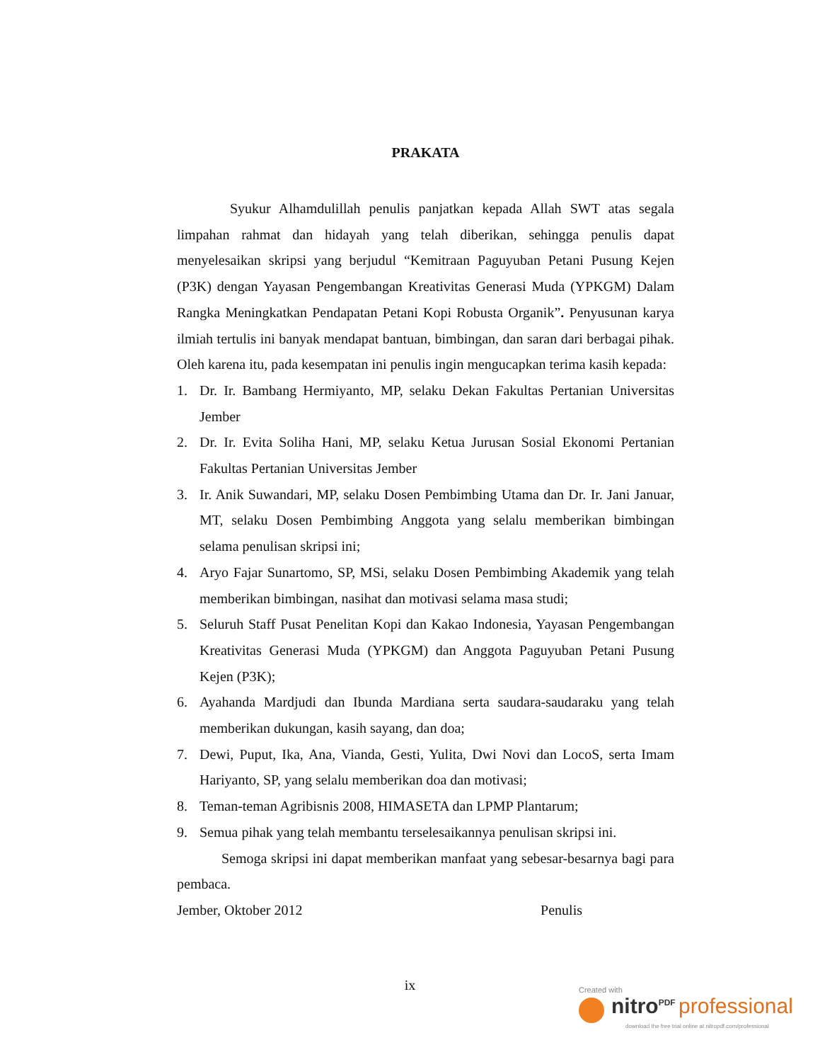PRAKATA
Syukur Alhamdulillah penulis panjatkan kepada Allah SWT atas segala limpahan rahmat dan hidayah yang telah diberikan, sehingga penulis dapat menyelesaikan skripsi yang berjudul “Kemitraan Paguyuban Petani Pusung Kejen (P3K) dengan Yayasan Pengembangan Kreativitas Generasi Muda (YPKGM) Dalam Rangka Meningkatkan Pendapatan Petani Kopi Robusta Organik”. Penyusunan karya ilmiah tertulis ini banyak mendapat bantuan, bimbingan, dan saran dari berbagai pihak. Oleh karena itu, pada kesempatan ini penulis ingin mengucapkan terima kasih kepada:
1. Dr. Ir. Bambang Hermiyanto, MP, selaku Dekan Fakultas Pertanian Universitas Jember
2. Dr. Ir. Evita Soliha Hani, MP, selaku Ketua Jurusan Sosial Ekonomi Pertanian Fakultas Pertanian Universitas Jember
3. Ir. Anik Suwandari, MP, selaku Dosen Pembimbing Utama dan Dr. Ir. Jani Januar, MT, selaku Dosen Pembimbing Anggota yang selalu memberikan bimbingan selama penulisan skripsi ini;
4. Aryo Fajar Sunartomo, SP, MSi, selaku Dosen Pembimbing Akademik yang telah memberikan bimbingan, nasihat dan motivasi selama masa studi;
5. Seluruh Staff Pusat Penelitan Kopi dan Kakao Indonesia, Yayasan Pengembangan Kreativitas Generasi Muda (YPKGM) dan Anggota Paguyuban Petani Pusung Kejen (P3K);
6. Ayahanda Mardjudi dan Ibunda Mardiana serta saudara-saudaraku yang telah memberikan dukungan, kasih sayang, dan doa;
7. Dewi, Puput, Ika, Ana, Vianda, Gesti, Yulita, Dwi Novi dan LocoS, serta Imam Hariyanto, SP, yang selalu memberikan doa dan motivasi;
8. Teman-teman Agribisnis 2008, HIMASETA dan LPMP Plantarum;
9. Semua pihak yang telah membantu terselesaikannya penulisan skripsi ini.
Semoga skripsi ini dapat memberikan manfaat yang sebesar-besarnya bagi para pembaca.
Jember, Oktober 2012 Penulis
ix
Created with
nitro<sup>PDF</sup> professional
download the free trial online at nitropdf.com/professional